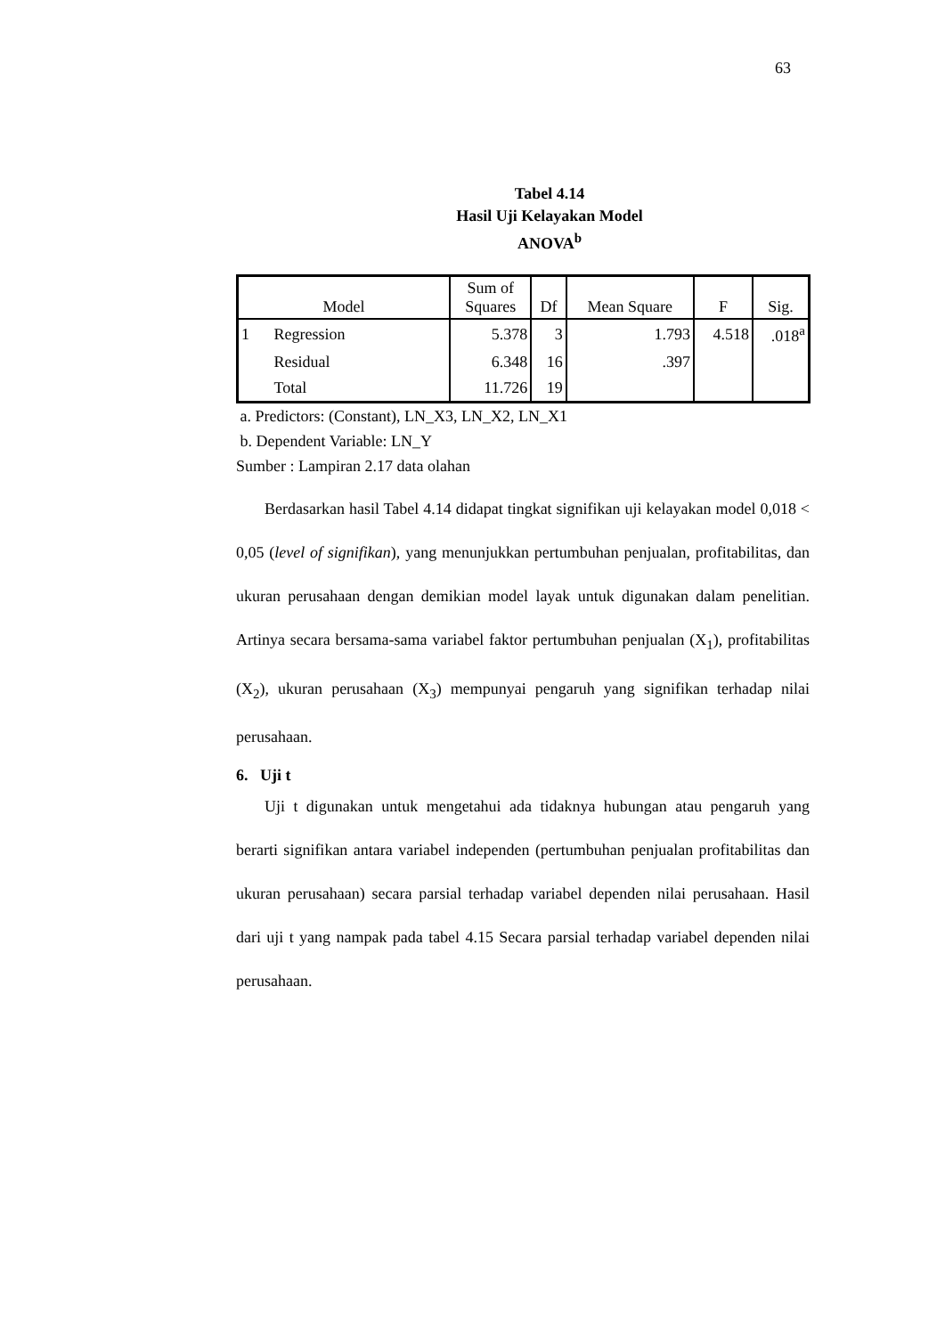63
Tabel 4.14
Hasil Uji Kelayakan Model
ANOVA<sup>b</sup>
| Model | | Sum of Squares | Df | Mean Square | F | Sig. |
| --- | --- | --- | --- | --- | --- | --- |
| 1 | Regression | 5.378 | 3 | 1.793 | 4.518 | .018<sup>a</sup> |
| | Residual | 6.348 | 16 | .397 | | |
| | Total | 11.726 | 19 | | | |
a. Predictors: (Constant), LN_X3, LN_X2, LN_X1
b. Dependent Variable: LN_Y
Sumber : Lampiran 2.17 data olahan
Berdasarkan hasil Tabel 4.14 didapat tingkat signifikan uji kelayakan model 0,018 < 0,05 (level of signifikan), yang menunjukkan pertumbuhan penjualan, profitabilitas, dan ukuran perusahaan dengan demikian model layak untuk digunakan dalam penelitian. Artinya secara bersama-sama variabel faktor pertumbuhan penjualan (X<sub>1</sub>), profitabilitas (X<sub>2</sub>), ukuran perusahaan (X<sub>3</sub>) mempunyai pengaruh yang signifikan terhadap nilai perusahaan.
6. Uji t
Uji t digunakan untuk mengetahui ada tidaknya hubungan atau pengaruh yang berarti signifikan antara variabel independen (pertumbuhan penjualan profitabilitas dan ukuran perusahaan) secara parsial terhadap variabel dependen nilai perusahaan. Hasil dari uji t yang nampak pada tabel 4.15 Secara parsial terhadap variabel dependen nilai perusahaan.